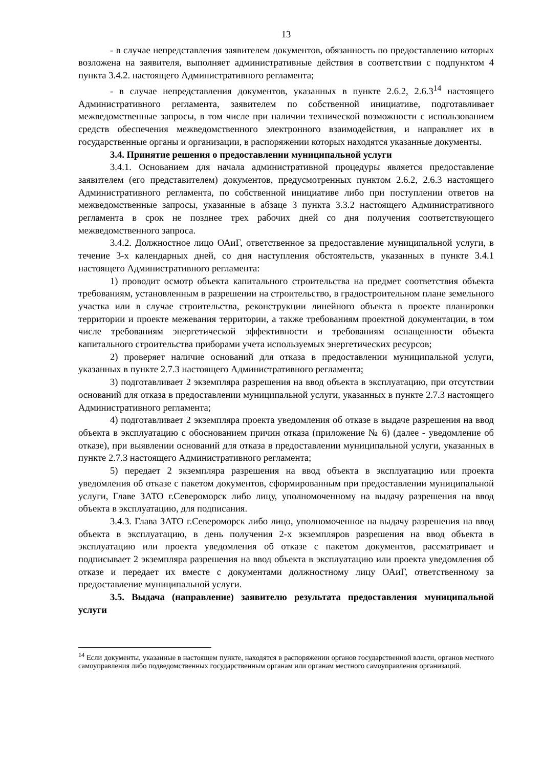13
- в случае непредставления заявителем документов, обязанность по предоставлению которых возложена на заявителя, выполняет административные действия в соответствии с подпунктом 4 пункта 3.4.2. настоящего Административного регламента;
- в случае непредставления документов, указанных в пункте 2.6.2, 2.6.3<sup>14</sup> настоящего Административного регламента, заявителем по собственной инициативе, подготавливает межведомственные запросы, в том числе при наличии технической возможности с использованием средств обеспечения межведомственного электронного взаимодействия, и направляет их в государственные органы и организации, в распоряжении которых находятся указанные документы.
3.4. Принятие решения о предоставлении муниципальной услуги
3.4.1. Основанием для начала административной процедуры является предоставление заявителем (его представителем) документов, предусмотренных пунктом 2.6.2, 2.6.3 настоящего Административного регламента, по собственной инициативе либо при поступлении ответов на межведомственные запросы, указанные в абзаце 3 пункта 3.3.2 настоящего Административного регламента в срок не позднее трех рабочих дней со дня получения соответствующего межведомственного запроса.
3.4.2. Должностное лицо ОАиГ, ответственное за предоставление муниципальной услуги, в течение 3-х календарных дней, со дня наступления обстоятельств, указанных в пункте 3.4.1 настоящего Административного регламента:
1) проводит осмотр объекта капитального строительства на предмет соответствия объекта требованиям, установленным в разрешении на строительство, в градостроительном плане земельного участка или в случае строительства, реконструкции линейного объекта в проекте планировки территории и проекте межевания территории, а также требованиям проектной документации, в том числе требованиям энергетической эффективности и требованиям оснащенности объекта капитального строительства приборами учета используемых энергетических ресурсов;
2) проверяет наличие оснований для отказа в предоставлении муниципальной услуги, указанных в пункте 2.7.3 настоящего Административного регламента;
3) подготавливает 2 экземпляра разрешения на ввод объекта в эксплуатацию, при отсутствии оснований для отказа в предоставлении муниципальной услуги, указанных в пункте 2.7.3 настоящего Административного регламента;
4) подготавливает 2 экземпляра проекта уведомления об отказе в выдаче разрешения на ввод объекта в эксплуатацию с обоснованием причин отказа (приложение № 6) (далее - уведомление об отказе), при выявлении оснований для отказа в предоставлении муниципальной услуги, указанных в пункте 2.7.3 настоящего Административного регламента;
5) передает 2 экземпляра разрешения на ввод объекта в эксплуатацию или проекта уведомления об отказе с пакетом документов, сформированным при предоставлении муниципальной услуги, Главе ЗАТО г.Североморск либо лицу, уполномоченному на выдачу разрешения на ввод объекта в эксплуатацию, для подписания.
3.4.3. Глава ЗАТО г.Североморск либо лицо, уполномоченное на выдачу разрешения на ввод объекта в эксплуатацию, в день получения 2-х экземпляров разрешения на ввод объекта в эксплуатацию или проекта уведомления об отказе с пакетом документов, рассматривает и подписывает 2 экземпляра разрешения на ввод объекта в эксплуатацию или проекта уведомления об отказе и передает их вместе с документами должностному лицу ОАиГ, ответственному за предоставление муниципальной услуги.
3.5. Выдача (направление) заявителю результата предоставления муниципальной услуги
<sup>14</sup> Если документы, указанные в настоящем пункте, находятся в распоряжении органов государственной власти, органов местного самоуправления либо подведомственных государственным органам или органам местного самоуправления организаций.